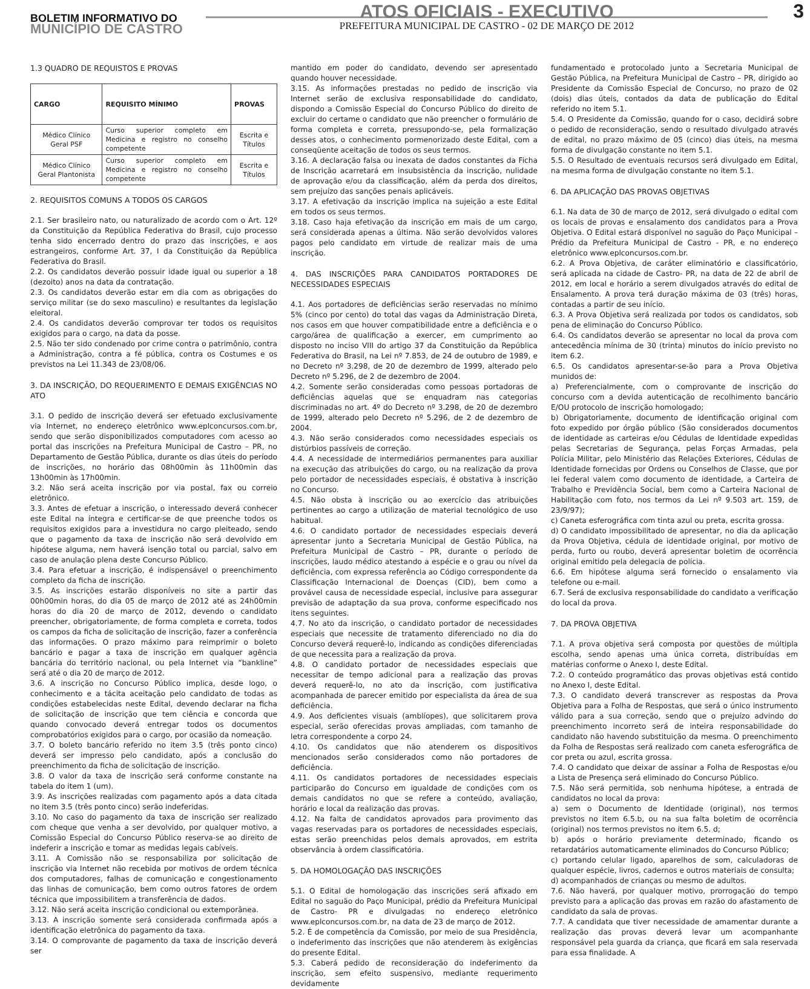BOLETIM INFORMATIVO DO
MUNICÍPIO DE CASTRO
ATOS OFICIAIS - EXECUTIVO
PREFEITURA MUNICIPAL DE CASTRO - 02 DE MARÇO DE 2012
3
1.3 QUADRO DE REQUISTOS E PROVAS
| CARGO | REQUISITO MÍNIMO | PROVAS |
| --- | --- | --- |
| Médico Clínico Geral PSF | Curso superior completo em Medicina e registro no conselho competente | Escrita e Títulos |
| Médico Clínico Geral Plantonista | Curso superior completo em Medicina e registro no conselho competente | Escrita e Títulos |
2. REQUISITOS COMUNS A TODOS OS CARGOS
2.1. Ser brasileiro nato, ou naturalizado de acordo com o Art. 12º da Constituição da República Federativa do Brasil, cujo processo tenha sido encerrado dentro do prazo das inscrições, e aos estrangeiros, conforme Art. 37, I da Constituição da República Federativa do Brasil.
2.2. Os candidatos deverão possuir idade igual ou superior a 18 (dezoito) anos na data da contratação.
2.3. Os candidatos deverão estar em dia com as obrigações do serviço militar (se do sexo masculino) e resultantes da legislação eleitoral.
2.4. Os candidatos deverão comprovar ter todos os requisitos exigidos para o cargo, na data da posse.
2.5. Não ter sido condenado por crime contra o patrimônio, contra a Administração, contra a fé pública, contra os Costumes e os previstos na Lei 11.343 de 23/08/06.
3. DA INSCRIÇÃO, DO REQUERIMENTO E DEMAIS EXIGÊNCIAS NO ATO
3.1. O pedido de inscrição deverá ser efetuado exclusivamente via Internet, no endereço eletrônico www.eplconcursos.com.br, sendo que serão disponibilizados computadores com acesso ao portal das inscrições na Prefeitura Municipal de Castro – PR, no Departamento de Gestão Pública, durante os dias úteis do período de inscrições, no horário das 08h00min às 11h00min das 13h00min às 17h00min.
3.2. Não será aceita inscrição por via postal, fax ou correio eletrônico.
3.3. Antes de efetuar a inscrição, o interessado deverá conhecer este Edital na íntegra e certificar-se de que preenche todos os requisitos exigidos para a investidura no cargo pleiteado, sendo que o pagamento da taxa de inscrição não será devolvido em hipótese alguma, nem haverá isenção total ou parcial, salvo em caso de anulação plena deste Concurso Público.
3.4. Para efetuar a inscrição, é indispensável o preenchimento completo da ficha de inscrição.
3.5. As inscrições estarão disponíveis no site a partir das 00h00min horas, do dia 05 de março de 2012 até as 24h00min horas do dia 20 de março de 2012, devendo o candidato preencher, obrigatoriamente, de forma completa e correta, todos os campos da ficha de solicitação de inscrição, fazer a conferência das informações. O prazo máximo para reimprimir o boleto bancário e pagar a taxa de inscrição em qualquer agência bancária do território nacional, ou pela Internet via “bankline” será até o dia 20 de março de 2012.
3.6. A inscrição no Concurso Público implica, desde logo, o conhecimento e a tácita aceitação pelo candidato de todas as condições estabelecidas neste Edital, devendo declarar na ficha de solicitação de inscrição que tem ciência e concorda que quando convocado deverá entregar todos os documentos comprobatórios exigidos para o cargo, por ocasião da nomeação.
3.7. O boleto bancário referido no item 3.5 (três ponto cinco) deverá ser impresso pelo candidato, após a conclusão do preenchimento da ficha de solicitação de inscrição.
3.8. O valor da taxa de inscrição será conforme constante na tabela do item 1 (um).
3.9. As inscrições realizadas com pagamento após a data citada no item 3.5 (três ponto cinco) serão indeferidas.
3.10. No caso do pagamento da taxa de inscrição ser realizado com cheque que venha a ser devolvido, por qualquer motivo, a Comissão Especial do Concurso Público reserva-se ao direito de indeferir a inscrição e tomar as medidas legais cabíveis.
3.11. A Comissão não se responsabiliza por solicitação de inscrição via Internet não recebida por motivos de ordem técnica dos computadores, falhas de comunicação e congestionamento das linhas de comunicação, bem como outros fatores de ordem técnica que impossibilitem a transferência de dados.
3.12. Não será aceita inscrição condicional ou extemporânea.
3.13. A inscrição somente será considerada confirmada após a identificação eletrônica do pagamento da taxa.
3.14. O comprovante de pagamento da taxa de inscrição deverá ser
mantido em poder do candidato, devendo ser apresentado quando houver necessidade.
3.15. As informações prestadas no pedido de inscrição via Internet serão de exclusiva responsabilidade do candidato, dispondo a Comissão Especial do Concurso Público do direito de excluir do certame o candidato que não preencher o formulário de forma completa e correta, pressupondo-se, pela formalização desses atos, o conhecimento pormenorizado deste Edital, com a conseqüente aceitação de todos os seus termos.
3.16. A declaração falsa ou inexata de dados constantes da Ficha de Inscrição acarretará em insubsistência da inscrição, nulidade de aprovação e/ou da classificação, além da perda dos direitos, sem prejuízo das sanções penais aplicáveis.
3.17. A efetivação da inscrição implica na sujeição a este Edital em todos os seus termos.
3.18. Caso haja efetivação da inscrição em mais de um cargo, será considerada apenas a última. Não serão devolvidos valores pagos pelo candidato em virtude de realizar mais de uma inscrição.
4. DAS INSCRIÇÕES PARA CANDIDATOS PORTADORES DE NECESSIDADES ESPECIAIS
4.1. Aos portadores de deficiências serão reservadas no mínimo 5% (cinco por cento) do total das vagas da Administração Direta, nos casos em que houver compatibilidade entre a deficiência e o cargo/área de qualificação a exercer, em cumprimento ao disposto no inciso VIII do artigo 37 da Constituição da República Federativa do Brasil, na Lei nº 7.853, de 24 de outubro de 1989, e no Decreto nº 3.298, de 20 de dezembro de 1999, alterado pelo Decreto nº 5.296, de 2 de dezembro de 2004.
4.2. Somente serão consideradas como pessoas portadoras de deficiências aquelas que se enquadram nas categorias discriminadas no art. 4º do Decreto nº 3.298, de 20 de dezembro de 1999, alterado pelo Decreto nº 5.296, de 2 de dezembro de 2004.
4.3. Não serão considerados como necessidades especiais os distúrbios passíveis de correção.
4.4. A necessidade de intermediários permanentes para auxiliar na execução das atribuições do cargo, ou na realização da prova pelo portador de necessidades especiais, é obstativa à inscrição no Concurso.
4.5. Não obsta à inscrição ou ao exercício das atribuições pertinentes ao cargo a utilização de material tecnológico de uso habitual.
4.6. O candidato portador de necessidades especiais deverá apresentar junto a Secretaria Municipal de Gestão Pública, na Prefeitura Municipal de Castro – PR, durante o período de inscrições, laudo médico atestando a espécie e o grau ou nível da deficiência, com expressa referência ao Código correspondente da Classificação Internacional de Doenças (CID), bem como a provável causa de necessidade especial, inclusive para assegurar previsão de adaptação da sua prova, conforme especificado nos itens seguintes.
4.7. No ato da inscrição, o candidato portador de necessidades especiais que necessite de tratamento diferenciado no dia do Concurso deverá requerê-lo, indicando as condições diferenciadas de que necessita para a realização da prova.
4.8. O candidato portador de necessidades especiais que necessitar de tempo adicional para a realização das provas deverá requerê-lo, no ato da inscrição, com justificativa acompanhada de parecer emitido por especialista da área de sua deficiência.
4.9. Aos deficientes visuais (amblíopes), que solicitarem prova especial, serão oferecidas provas ampliadas, com tamanho de letra correspondente a corpo 24.
4.10. Os candidatos que não atenderem os dispositivos mencionados serão considerados como não portadores de deficiência.
4.11. Os candidatos portadores de necessidades especiais participarão do Concurso em igualdade de condições com os demais candidatos no que se refere a conteúdo, avaliação, horário e local da realização das provas.
4.12. Na falta de candidatos aprovados para provimento das vagas reservadas para os portadores de necessidades especiais, estas serão preenchidas pelos demais aprovados, em estrita observância à ordem classificatória.
5. DA HOMOLOGAÇÃO DAS INSCRIÇÕES
5.1. O Edital de homologação das inscrições será afixado em Edital no saguão do Paço Municipal, prédio da Prefeitura Municipal de Castro- PR e divulgadas no endereço eletrônico www.eplconcursos.com.br, na data de 23 de março de 2012.
5.2. É de competência da Comissão, por meio de sua Presidência, o indeferimento das inscrições que não atenderem às exigências do presente Edital.
5.3. Caberá pedido de reconsideração do indeferimento da inscrição, sem efeito suspensivo, mediante requerimento devidamente
fundamentado e protocolado junto a Secretaria Municipal de Gestão Pública, na Prefeitura Municipal de Castro – PR, dirigido ao Presidente da Comissão Especial de Concurso, no prazo de 02 (dois) dias úteis, contados da data de publicação do Edital referido no item 5.1.
5.4. O Presidente da Comissão, quando for o caso, decidirá sobre o pedido de reconsideração, sendo o resultado divulgado através de edital, no prazo máximo de 05 (cinco) dias úteis, na mesma forma de divulgação constante no item 5.1.
5.5. O Resultado de eventuais recursos será divulgado em Edital, na mesma forma de divulgação constante no item 5.1.
6. DA APLICAÇÃO DAS PROVAS OBJETIVAS
6.1. Na data de 30 de março de 2012, será divulgado o edital com os locais de provas e ensalamento dos candidatos para a Prova Objetiva. O Edital estará disponível no saguão do Paço Municipal – Prédio da Prefeitura Municipal de Castro - PR, e no endereço eletrônico www.eplconcursos.com.br.
6.2. A Prova Objetiva, de caráter eliminatório e classificatório, será aplicada na cidade de Castro- PR, na data de 22 de abril de 2012, em local e horário a serem divulgados através do edital de Ensalamento. A prova terá duração máxima de 03 (três) horas, contadas a partir de seu início.
6.3. A Prova Objetiva será realizada por todos os candidatos, sob pena de eliminação do Concurso Público.
6.4. Os candidatos deverão se apresentar no local da prova com antecedência mínima de 30 (trinta) minutos do início previsto no item 6.2.
6.5. Os candidatos apresentar-se-ão para a Prova Objetiva munidos de:
a) Preferencialmente, com o comprovante de inscrição do concurso com a devida autenticação de recolhimento bancário E/OU protocolo de inscrição homologado;
b) Obrigatoriamente, documento de identificação original com foto expedido por órgão público (São considerados documentos de identidade as carteiras e/ou Cédulas de Identidade expedidas pelas Secretarias de Segurança, pelas Forças Armadas, pela Polícia Militar, pelo Ministério das Relações Exteriores, Cédulas de Identidade fornecidas por Ordens ou Conselhos de Classe, que por lei federal valem como documento de identidade, a Carteira de Trabalho e Previdência Social, bem como a Carteira Nacional de Habilitação com foto, nos termos da Lei nº 9.503 art. 159, de 23/9/97);
c) Caneta esferográfica com tinta azul ou preta, escrita grossa.
d) O candidato impossibilitado de apresentar, no dia da aplicação da Prova Objetiva, cédula de identidade original, por motivo de perda, furto ou roubo, deverá apresentar boletim de ocorrência original emitido pela delegacia de polícia.
6.6. Em hipótese alguma será fornecido o ensalamento via telefone ou e-mail.
6.7. Será de exclusiva responsabilidade do candidato a verificação do local da prova.
7. DA PROVA OBJETIVA
7.1. A prova objetiva será composta por questões de múltipla escolha, sendo apenas uma única correta, distribuídas em matérias conforme o Anexo I, deste Edital.
7.2. O conteúdo programático das provas objetivas está contido no Anexo I, deste Edital.
7.3. O candidato deverá transcrever as respostas da Prova Objetiva para a Folha de Respostas, que será o único instrumento válido para a sua correção, sendo que o prejuízo advindo do preenchimento incorreto será de inteira responsabilidade do candidato não havendo substituição da mesma. O preenchimento da Folha de Respostas será realizado com caneta esferográfica de cor preta ou azul, escrita grossa.
7.4. O candidato que deixar de assinar a Folha de Respostas e/ou a Lista de Presença será eliminado do Concurso Público.
7.5. Não será permitida, sob nenhuma hipótese, a entrada de candidatos no local da prova:
a) sem o Documento de Identidade (original), nos termos previstos no item 6.5.b, ou na sua falta boletim de ocorrência (original) nos termos previstos no item 6.5. d;
b) após o horário previamente determinado, ficando os retardatários automaticamente eliminados do Concurso Público;
c) portando celular ligado, aparelhos de som, calculadoras de qualquer espécie, livros, cadernos e outros materiais de consulta;
d) acompanhados de crianças ou mesmo de adultos.
7.6. Não haverá, por qualquer motivo, prorrogação do tempo previsto para a aplicação das provas em razão do afastamento de candidato da sala de provas.
7.7. A candidata que tiver necessidade de amamentar durante a realização das provas deverá levar um acompanhante responsável pela guarda da criança, que ficará em sala reservada para essa finalidade. A